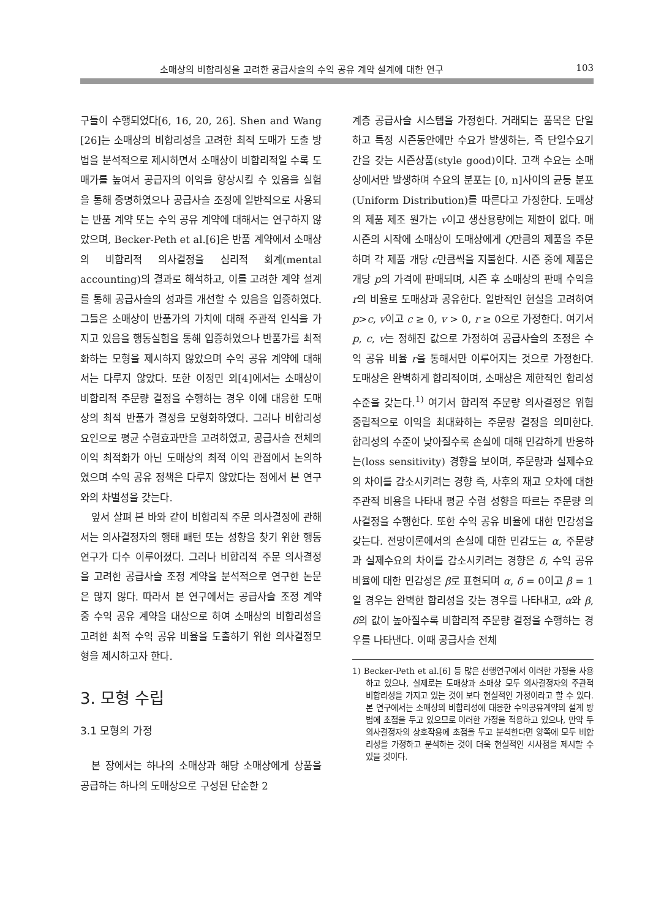소매상의 비합리성을 고려한 공급사슬의 수익 공유 계약 설계에 대한 연구 103
구들이 수행되었다[6, 16, 20, 26]. Shen and Wang [26]는 소매상의 비합리성을 고려한 최적 도매가 도출 방법을 분석적으로 제시하면서 소매상이 비합리적일 수록 도매가를 높여서 공급자의 이익을 향상시킬 수 있음을 실험을 통해 증명하였으나 공급사슬 조정에 일반적으로 사용되는 반품 계약 또는 수익 공유 계약에 대해서는 연구하지 않았으며, Becker-Peth et al.[6]은 반품 계약에서 소매상의 비합리적 의사결정을 심리적 회계(mental accounting)의 결과로 해석하고, 이를 고려한 계약 설계를 통해 공급사슬의 성과를 개선할 수 있음을 입증하였다. 그들은 소매상이 반품가의 가치에 대해 주관적 인식을 가지고 있음을 행동실험을 통해 입증하였으나 반품가를 최적화하는 모형을 제시하지 않았으며 수익 공유 계약에 대해서는 다루지 않았다. 또한 이정민 외[4]에서는 소매상이 비합리적 주문량 결정을 수행하는 경우 이에 대응한 도매상의 최적 반품가 결정을 모형화하였다. 그러나 비합리성 요인으로 평균 수렴효과만을 고려하였고, 공급사슬 전체의 이익 최적화가 아닌 도매상의 최적 이익 관점에서 논의하였으며 수익 공유 정책은 다루지 않았다는 점에서 본 연구와의 차별성을 갖는다.
앞서 살펴 본 바와 같이 비합리적 주문 의사결정에 관해서는 의사결정자의 행태 패턴 또는 성향을 찾기 위한 행동 연구가 다수 이루어졌다. 그러나 비합리적 주문 의사결정을 고려한 공급사슬 조정 계약을 분석적으로 연구한 논문은 많지 않다. 따라서 본 연구에서는 공급사슬 조정 계약 중 수익 공유 계약을 대상으로 하여 소매상의 비합리성을 고려한 최적 수익 공유 비율을 도출하기 위한 의사결정모형을 제시하고자 한다.
3. 모형 수립
3.1 모형의 가정
본 장에서는 하나의 소매상과 해당 소매상에게 상품을 공급하는 하나의 도매상으로 구성된 단순한 2
계층 공급사슬 시스템을 가정한다. 거래되는 품목은 단일하고 특정 시즌동안에만 수요가 발생하는, 즉 단일수요기간을 갖는 시즌상품(style good)이다. 고객 수요는 소매상에서만 발생하며 수요의 분포는 [0, n]사이의 균등 분포(Uniform Distribution)를 따른다고 가정한다. 도매상의 제품 제조 원가는 v이고 생산용량에는 제한이 없다. 매 시즌의 시작에 소매상이 도매상에게 Q만큼의 제품을 주문하며 각 제품 개당 c만큼씩을 지불한다. 시즌 중에 제품은 개당 p의 가격에 판매되며, 시즌 후 소매상의 판매 수익을 r의 비율로 도매상과 공유한다. 일반적인 현실을 고려하여 p>c, v이고 c ≥ 0, v > 0, r ≥ 0으로 가정한다. 여기서 p, c, v는 정해진 값으로 가정하여 공급사슬의 조정은 수익 공유 비율 r을 통해서만 이루어지는 것으로 가정한다. 도매상은 완벽하게 합리적이며, 소매상은 제한적인 합리성 수준을 갖는다.<sup>1)</sup> 여기서 합리적 주문량 의사결정은 위험 중립적으로 이익을 최대화하는 주문량 결정을 의미한다. 합리성의 수준이 낮아질수록 손실에 대해 민감하게 반응하는(loss sensitivity) 경향을 보이며, 주문량과 실제수요의 차이를 감소시키려는 경향 즉, 사후의 재고 오차에 대한 주관적 비용을 나타내 평균 수렴 성향을 따르는 주문량 의사결정을 수행한다. 또한 수익 공유 비율에 대한 민감성을 갖는다. 전망이론에서의 손실에 대한 민감도는 α, 주문량과 실제수요의 차이를 감소시키려는 경향은 δ, 수익 공유 비율에 대한 민감성은 β로 표현되며 α, δ = 0이고 β = 1일 경우는 완벽한 합리성을 갖는 경우를 나타내고, α와 β, δ의 값이 높아질수록 비합리적 주문량 결정을 수행하는 경우를 나타낸다. 이때 공급사슬 전체
1) Becker-Peth et al.[6] 등 많은 선행연구에서 이러한 가정을 사용하고 있으나, 실제로는 도매상과 소매상 모두 의사결정자의 주관적 비합리성을 가지고 있는 것이 보다 현실적인 가정이라고 할 수 있다. 본 연구에서는 소매상의 비합리성에 대응한 수익공유계약의 설계 방법에 초점을 두고 있으므로 이러한 가정을 적용하고 있으나, 만약 두 의사결정자의 상호작용에 초점을 두고 분석한다면 양쪽에 모두 비합리성을 가정하고 분석하는 것이 더욱 현실적인 시사점을 제시할 수 있을 것이다.